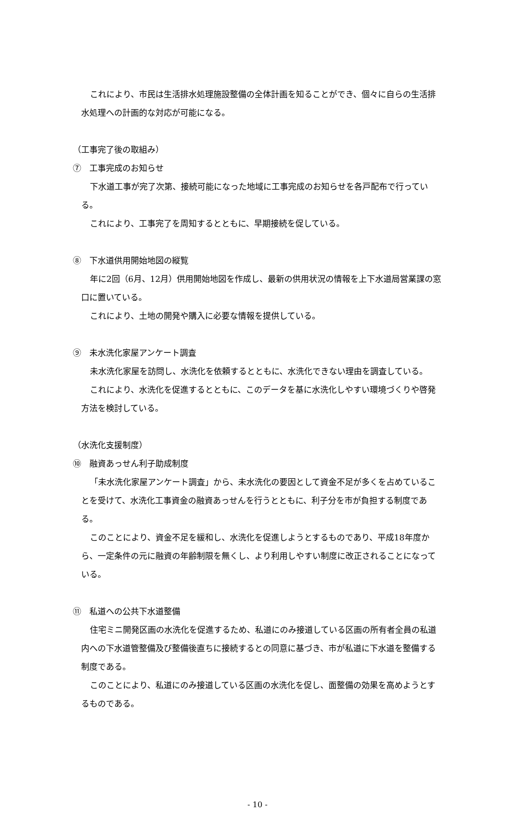これにより、市民は生活排水処理施設整備の全体計画を知ることができ、個々に自らの生活排水処理への計画的な対応が可能になる。
（工事完了後の取組み）
⑦　工事完成のお知らせ
下水道工事が完了次第、接続可能になった地域に工事完成のお知らせを各戸配布で行っている。
これにより、工事完了を周知するとともに、早期接続を促している。
⑧　下水道供用開始地図の縦覧
年に2回（6月、12月）供用開始地図を作成し、最新の供用状況の情報を上下水道局営業課の窓口に置いている。
これにより、土地の開発や購入に必要な情報を提供している。
⑨　未水洗化家屋アンケート調査
未水洗化家屋を訪問し、水洗化を依頼するとともに、水洗化できない理由を調査している。
これにより、水洗化を促進するとともに、このデータを基に水洗化しやすい環境づくりや啓発方法を検討している。
（水洗化支援制度）
⑩　融資あっせん利子助成制度
「未水洗化家屋アンケート調査」から、未水洗化の要因として資金不足が多くを占めていることを受けて、水洗化工事資金の融資あっせんを行うとともに、利子分を市が負担する制度である。
このことにより、資金不足を緩和し、水洗化を促進しようとするものであり、平成18年度から、一定条件の元に融資の年齢制限を無くし、より利用しやすい制度に改正されることになっている。
⑪　私道への公共下水道整備
住宅ミニ開発区画の水洗化を促進するため、私道にのみ接道している区画の所有者全員の私道内への下水道管整備及び整備後直ちに接続するとの同意に基づき、市が私道に下水道を整備する制度である。
このことにより、私道にのみ接道している区画の水洗化を促し、面整備の効果を高めようとするものである。
- 10 -